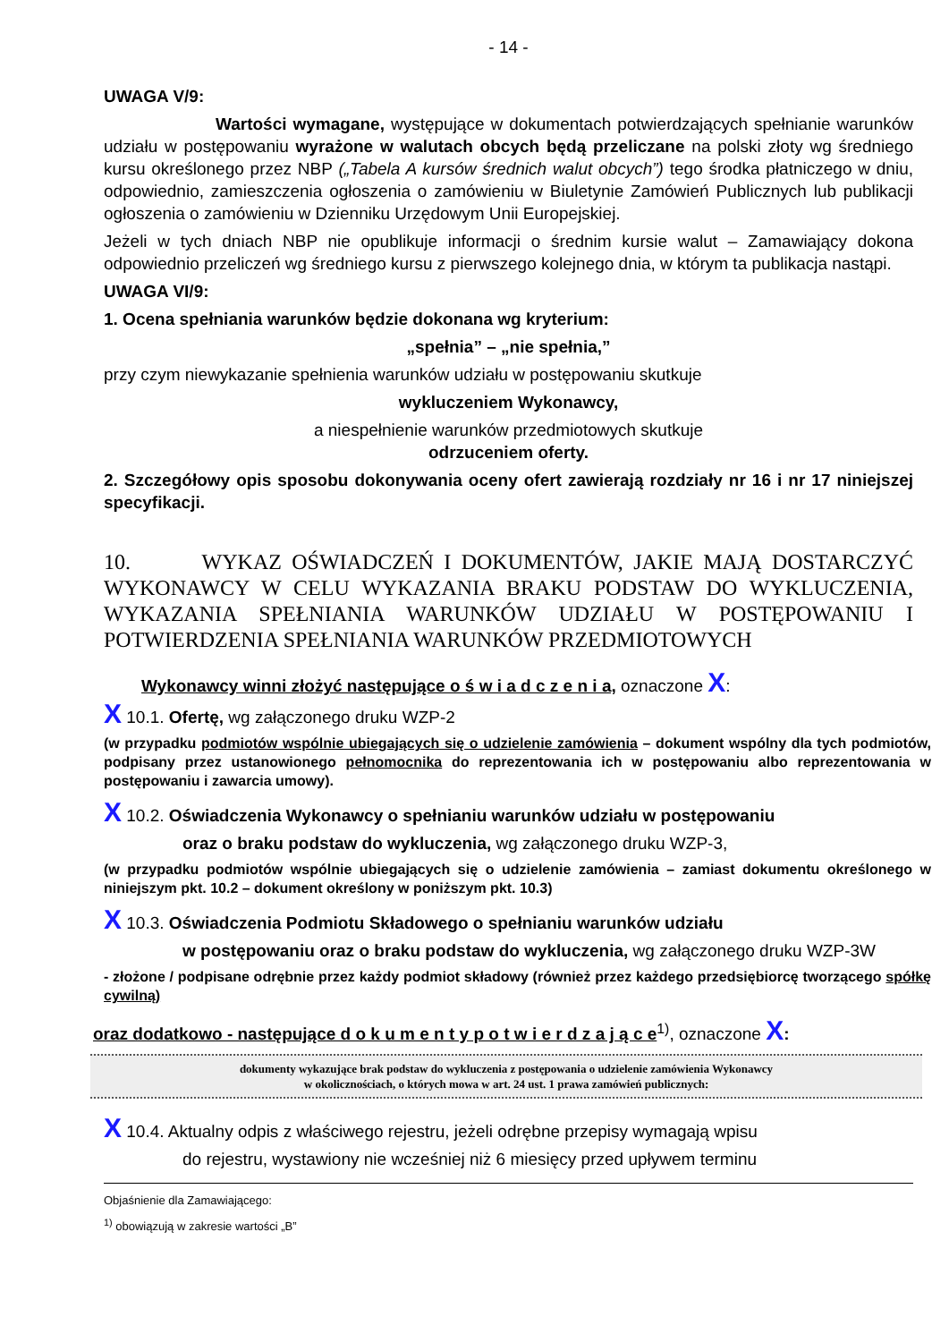- 14 -
UWAGA V/9:
Wartości wymagane, występujące w dokumentach potwierdzających spełnianie warunków udziału w postępowaniu wyrażone w walutach obcych będą przeliczane na polski złoty wg średniego kursu określonego przez NBP („Tabela A kursów średnich walut obcych”) tego środka płatniczego w dniu, odpowiednio, zamieszczenia ogłoszenia o zamówieniu w Biuletynie Zamówień Publicznych lub publikacji ogłoszenia o zamówieniu w Dzienniku Urzędowym Unii Europejskiej.
Jeżeli w tych dniach NBP nie opublikuje informacji o średnim kursie walut – Zamawiający dokona odpowiednio przeliczeń wg średniego kursu z pierwszego kolejnego dnia, w którym ta publikacja nastąpi.
UWAGA VI/9:
1. Ocena spełniania warunków będzie dokonana wg kryterium:
„spełnia” – „nie spełnia,”
przy czym niewykazanie spełnienia warunków udziału w postępowaniu skutkuje
wykluczeniem Wykonawcy,
a niespełnienie warunków przedmiotowych skutkuje
odrzuceniem oferty.
2. Szczegółowy opis sposobu dokonywania oceny ofert zawierają rozdziały nr 16 i nr 17 niniejszej specyfikacji.
10. WYKAZ OŚWIADCZEŃ I DOKUMENTÓW, JAKIE MAJĄ DOSTARCZYĆ WYKONAWCY W CELU WYKAZANIA BRAKU PODSTAW DO WYKLUCZENIA, WYKAZANIA SPEŁNIANIA WARUNKÓW UDZIAŁU W POSTĘPOWANIU I POTWIERDZENIA SPEŁNIANIA WARUNKÓW PRZEDMIOTOWYCH
Wykonawcy winni złożyć następujące o ś w i a d c z e n i a, oznaczone X:
X 10.1. Ofertę, wg załączonego druku WZP-2
(w przypadku podmiotów wspólnie ubiegających się o udzielenie zamówienia – dokument wspólny dla tych podmiotów, podpisany przez ustanowionego pełnomocnika do reprezentowania ich w postępowaniu albo reprezentowania w postępowaniu i zawarcia umowy).
X 10.2. Oświadczenia Wykonawcy o spełnianiu warunków udziału w postępowaniu
oraz o braku podstaw do wykluczenia, wg załączonego druku WZP-3,
(w przypadku podmiotów wspólnie ubiegających się o udzielenie zamówienia – zamiast dokumentu określonego w niniejszym pkt. 10.2 – dokument określony w poniższym pkt. 10.3)
X 10.3. Oświadczenia Podmiotu Składowego o spełnianiu warunków udziału
w postępowaniu oraz o braku podstaw do wykluczenia, wg załączonego druku WZP-3W
- złożone / podpisane odrębnie przez każdy podmiot składowy (również przez każdego przedsiębiorcę tworzącego spółkę cywilną)
oraz dodatkowo - następujące d o k u m e n t y p o t w i e r d z a j ą c e<sup>1)</sup>, oznaczone X:
dokumenty wykazujące brak podstaw do wykluczenia z postępowania o udzielenie zamówienia Wykonawcy
w okolicznościach, o których mowa w art. 24 ust. 1 prawa zamówień publicznych:
X 10.4. Aktualny odpis z właściwego rejestru, jeżeli odrębne przepisy wymagają wpisu
do rejestru, wystawiony nie wcześniej niż 6 miesięcy przed upływem terminu
Objaśnienie dla Zamawiającego:
<sup>1)</sup> obowiązują w zakresie wartości „B”